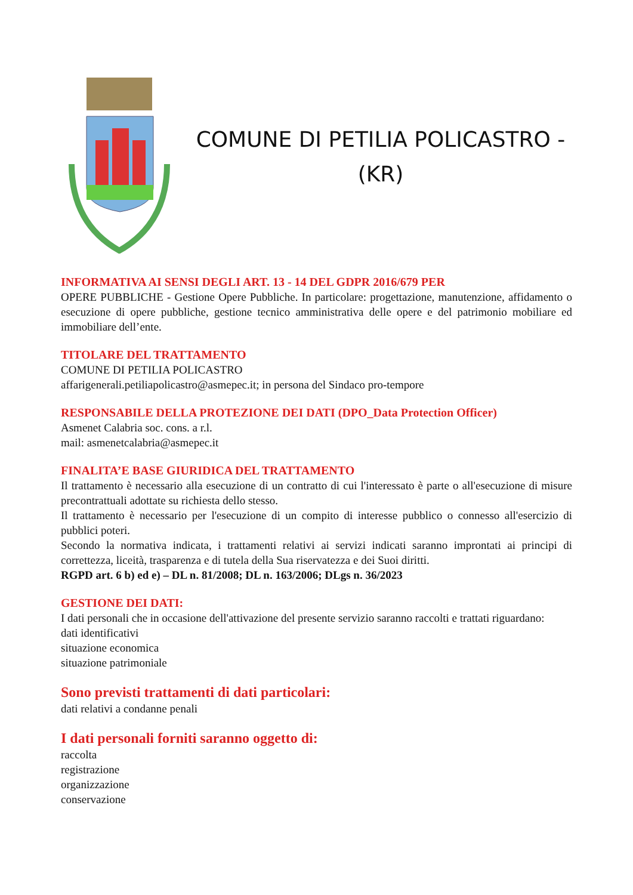COMUNE DI PETILIA POLICASTRO -
(KR)
INFORMATIVA AI SENSI DEGLI ART. 13 - 14 DEL GDPR 2016/679 PER
OPERE PUBBLICHE - Gestione Opere Pubbliche. In particolare: progettazione, manutenzione, affidamento o esecuzione di opere pubbliche, gestione tecnico amministrativa delle opere e del patrimonio mobiliare ed immobiliare dell’ente.
TITOLARE DEL TRATTAMENTO
COMUNE DI PETILIA POLICASTRO
affarigenerali.petiliapolicastro@asmepec.it; in persona del Sindaco pro-tempore
RESPONSABILE DELLA PROTEZIONE DEI DATI (DPO_Data Protection Officer)
Asmenet Calabria soc. cons. a r.l.
mail: asmenetcalabria@asmepec.it
FINALITA’E BASE GIURIDICA DEL TRATTAMENTO
Il trattamento è necessario alla esecuzione di un contratto di cui l'interessato è parte o all'esecuzione di misure precontrattuali adottate su richiesta dello stesso.
Il trattamento è necessario per l'esecuzione di un compito di interesse pubblico o connesso all'esercizio di pubblici poteri.
Secondo la normativa indicata, i trattamenti relativi ai servizi indicati saranno improntati ai principi di correttezza, liceità, trasparenza e di tutela della Sua riservatezza e dei Suoi diritti.
RGPD art. 6 b) ed e) – DL n. 81/2008; DL n. 163/2006; DLgs n. 36/2023
GESTIONE DEI DATI:
I dati personali che in occasione dell'attivazione del presente servizio saranno raccolti e trattati riguardano:
dati identificativi
situazione economica
situazione patrimoniale
Sono previsti trattamenti di dati particolari:
dati relativi a condanne penali
I dati personali forniti saranno oggetto di:
raccolta
registrazione
organizzazione
conservazione